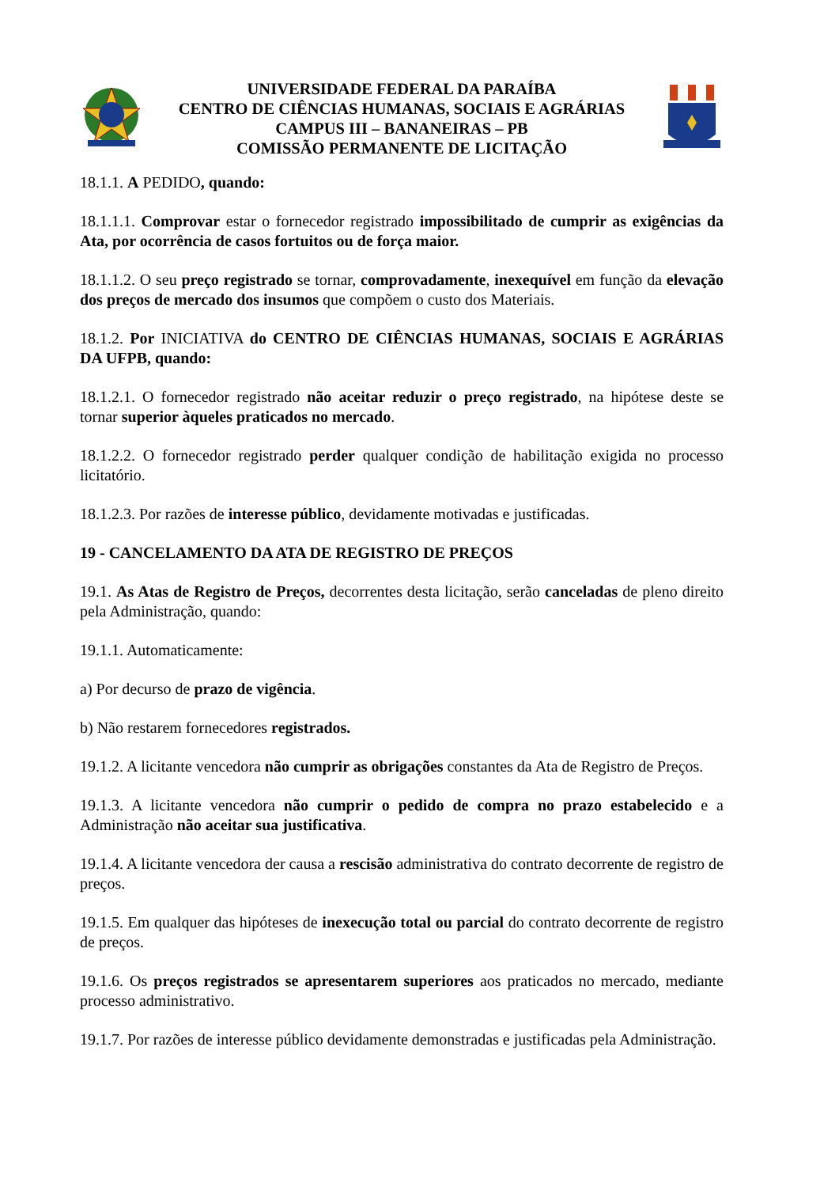UNIVERSIDADE FEDERAL DA PARAÍBA
CENTRO DE CIÊNCIAS HUMANAS, SOCIAIS E AGRÁRIAS
CAMPUS III – BANANEIRAS – PB
COMISSÃO PERMANENTE DE LICITAÇÃO
18.1.1. A PEDIDO, quando:
18.1.1.1. Comprovar estar o fornecedor registrado impossibilitado de cumprir as exigências da Ata, por ocorrência de casos fortuitos ou de força maior.
18.1.1.2. O seu preço registrado se tornar, comprovadamente, inexequível em função da elevação dos preços de mercado dos insumos que compõem o custo dos Materiais.
18.1.2. Por INICIATIVA do CENTRO DE CIÊNCIAS HUMANAS, SOCIAIS E AGRÁRIAS DA UFPB, quando:
18.1.2.1. O fornecedor registrado não aceitar reduzir o preço registrado, na hipótese deste se tornar superior àqueles praticados no mercado.
18.1.2.2. O fornecedor registrado perder qualquer condição de habilitação exigida no processo licitatório.
18.1.2.3. Por razões de interesse público, devidamente motivadas e justificadas.
19 - CANCELAMENTO DA ATA DE REGISTRO DE PREÇOS
19.1. As Atas de Registro de Preços, decorrentes desta licitação, serão canceladas de pleno direito pela Administração, quando:
19.1.1. Automaticamente:
a) Por decurso de prazo de vigência.
b) Não restarem fornecedores registrados.
19.1.2. A licitante vencedora não cumprir as obrigações constantes da Ata de Registro de Preços.
19.1.3. A licitante vencedora não cumprir o pedido de compra no prazo estabelecido e a Administração não aceitar sua justificativa.
19.1.4. A licitante vencedora der causa a rescisão administrativa do contrato decorrente de registro de preços.
19.1.5. Em qualquer das hipóteses de inexecução total ou parcial do contrato decorrente de registro de preços.
19.1.6. Os preços registrados se apresentarem superiores aos praticados no mercado, mediante processo administrativo.
19.1.7. Por razões de interesse público devidamente demonstradas e justificadas pela Administração.